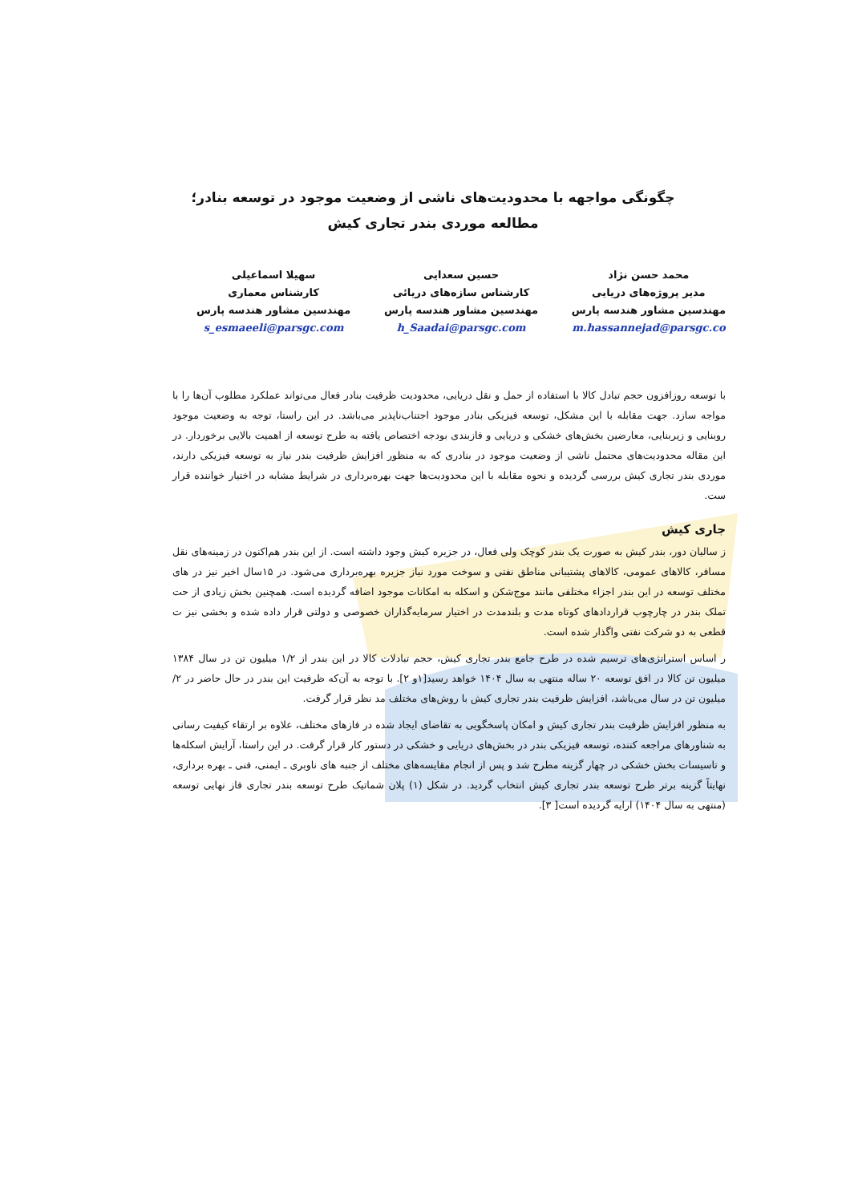چگونگی مواجهه با محدودیت‌های ناشی از وضعیت موجود در توسعه بنادر؛
مطالعه موردی بندر تجاری کیش
محمد حسن نژاد
مدیر پروژه‌های دریایی
مهندسین مشاور هندسه پارس
m.hassannejad@parsgc.co
حسین سعدایی
کارشناس سازه‌های دریائی
مهندسین مشاور هندسه پارس
h_Saadai@parsgc.com
سهیلا اسماعیلی
کارشناس معماری
مهندسین مشاور هندسه پارس
s_esmaeeli@parsgc.com
با توسعه روزافزون حجم تبادل کالا با استفاده از حمل و نقل دریایی، محدودیت ظرفیت بنادر فعال می‌تواند عملکرد مطلوب آن‌ها را با مواجه سازد. جهت مقابله با این مشکل، توسعه فیزیکی بنادر موجود اجتناب‌ناپذیر می‌باشد. در این راستا، توجه به وضعیت موجود روبنایی و زیربنایی، معارضین بخش‌های خشکی و دریایی و فازبندی بودجه اختصاص یافته به طرح توسعه از اهمیت بالایی برخوردار. در این مقاله محدودیت‌های محتمل ناشی از وضعیت موجود در بنادری که به منظور افزایش ظرفیت بندر نیاز به توسعه فیزیکی دارند، موردی بندر تجاری کیش بررسی گردیده و نحوه مقابله با این محدودیت‌ها جهت بهره‌برداری در شرایط مشابه در اختیار خواننده قرار ست.
جاری کیش
ز سالیان دور، بندر کیش به صورت یک بندر کوچک ولی فعال، در جزیره کیش وجود داشته است. از این بندر هم‌اکنون در زمینه‌های نقل مسافر، کالاهای عمومی، کالاهای پشتیبانی مناطق نفتی و سوخت مورد نیاز جزیره بهره‌برداری می‌شود. در ۱۵سال اخیر نیز در های مختلف توسعه در این بندر اجزاء مختلفی مانند موج‌شکن و اسکله به امکانات موجود اضافه گردیده است. همچنین بخش زیادی از حت تملک بندر در چارچوب قراردادهای کوتاه مدت و بلندمدت در اختیار سرمایه‌گذاران خصوصی و دولتی قرار داده شده و بخشی نیز ت قطعی به دو شرکت نفتی واگذار شده است.
ر اساس استراتژی‌های ترسیم شده در طرح جامع بندر تجاری کیش، حجم تبادلات کالا در این بندر از ۱/۲ میلیون تن در سال ۱۳۸۴ میلیون تن کالا در افق توسعه ۲۰ ساله منتهی به سال ۱۴۰۴ خواهد رسید[۱و ۲]. با توجه به آن‌که ظرفیت این بندر در حال حاضر در ۲/ میلیون تن در سال می‌باشد، افزایش ظرفیت بندر تجاری کیش با روش‌های مختلف مد نظر قرار گرفت.
به منظور افزایش ظرفیت بندر تجاری کیش و امکان پاسخگویی به تقاضای ایجاد شده در فازهای مختلف، علاوه بر ارتقاء کیفیت رسانی به شناورهای مراجعه کننده، توسعه فیزیکی بندر در بخش‌های دریایی و خشکی در دستور کار قرار گرفت. در این راستا، آرایش اسکله‌ها و تاسیسات بخش خشکی در چهار گزینه مطرح شد و پس از انجام مقایسه‌های مختلف از جنبه های ناوبری ـ ایمنی، فنی ـ بهره برداری، نهایتاً گزینه برتر طرح توسعه بندر تجاری کیش انتخاب گردید. در شکل (۱) پلان شماتیک طرح توسعه بندر تجاری فاز نهایی توسعه (منتهی به سال ۱۴۰۴) ارایه گردیده است[ ۳].